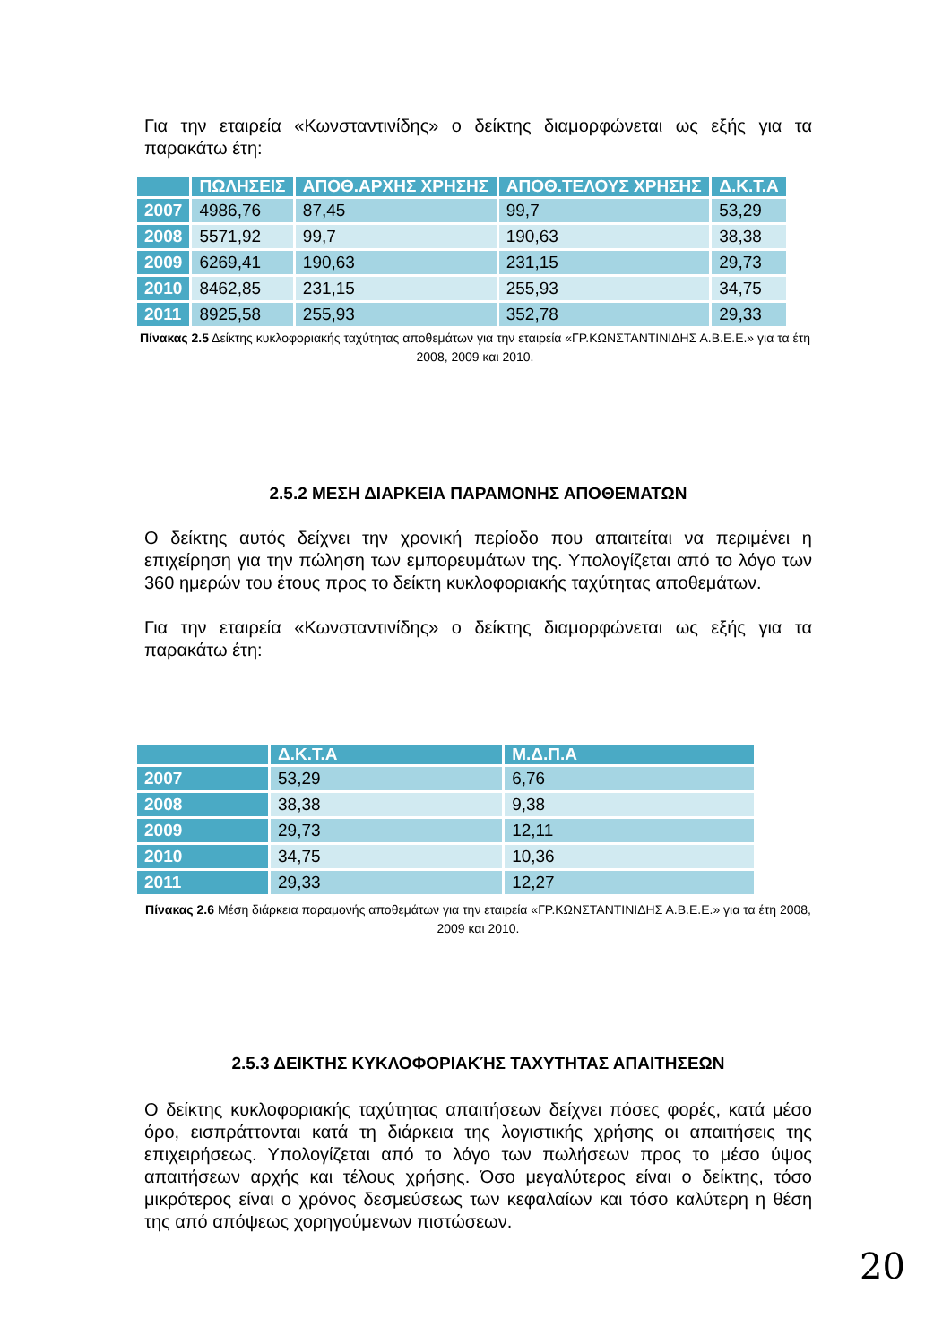Για την εταιρεία «Κωνσταντινίδης» ο δείκτης διαμορφώνεται ως εξής για τα παρακάτω έτη:
| | ΠΩΛΗΣΕΙΣ | ΑΠΟΘ.ΑΡΧΗΣ ΧΡΗΣΗΣ | ΑΠΟΘ.ΤΕΛΟΥΣ ΧΡΗΣΗΣ | Δ.Κ.Τ.Α |
| --- | --- | --- | --- | --- |
| 2007 | 4986,76 | 87,45 | 99,7 | 53,29 |
| 2008 | 5571,92 | 99,7 | 190,63 | 38,38 |
| 2009 | 6269,41 | 190,63 | 231,15 | 29,73 |
| 2010 | 8462,85 | 231,15 | 255,93 | 34,75 |
| 2011 | 8925,58 | 255,93 | 352,78 | 29,33 |
Πίνακας 2.5 Δείκτης κυκλοφοριακής ταχύτητας αποθεμάτων για την εταιρεία «ΓΡ.ΚΩΝΣΤΑΝΤΙΝΙΔΗΣ Α.Β.Ε.Ε.» για τα έτη 2008, 2009 και 2010.
2.5.2 ΜΕΣΗ ΔΙΑΡΚΕΙΑ ΠΑΡΑΜΟΝΗΣ ΑΠΟΘΕΜΑΤΩΝ
Ο δείκτης αυτός δείχνει την χρονική περίοδο που απαιτείται να περιμένει η επιχείρηση για την πώληση των εμπορευμάτων της. Υπολογίζεται από το λόγο των 360 ημερών του έτους προς το δείκτη κυκλοφοριακής ταχύτητας αποθεμάτων.
Για την εταιρεία «Κωνσταντινίδης» ο δείκτης διαμορφώνεται ως εξής για τα παρακάτω έτη:
| | Δ.Κ.Τ.Α | Μ.Δ.Π.Α |
| --- | --- | --- |
| 2007 | 53,29 | 6,76 |
| 2008 | 38,38 | 9,38 |
| 2009 | 29,73 | 12,11 |
| 2010 | 34,75 | 10,36 |
| 2011 | 29,33 | 12,27 |
Πίνακας 2.6 Μέση διάρκεια παραμονής αποθεμάτων για την εταιρεία «ΓΡ.ΚΩΝΣΤΑΝΤΙΝΙΔΗΣ Α.Β.Ε.Ε.» για τα έτη 2008, 2009 και 2010.
2.5.3 ΔΕΙΚΤΗΣ ΚΥΚΛΟΦΟΡΙΑΚΉΣ ΤΑΧΥΤΗΤΑΣ ΑΠΑΙΤΗΣΕΩΝ
Ο δείκτης κυκλοφοριακής ταχύτητας απαιτήσεων δείχνει πόσες φορές, κατά μέσο όρο, εισπράττονται κατά τη διάρκεια της λογιστικής χρήσης οι απαιτήσεις της επιχειρήσεως. Υπολογίζεται από το λόγο των πωλήσεων προς το μέσο ύψος απαιτήσεων αρχής και τέλους χρήσης. Όσο μεγαλύτερος είναι ο δείκτης, τόσο μικρότερος είναι ο χρόνος δεσμεύσεως των κεφαλαίων και τόσο καλύτερη η θέση της από απόψεως χορηγούμενων πιστώσεων.
20